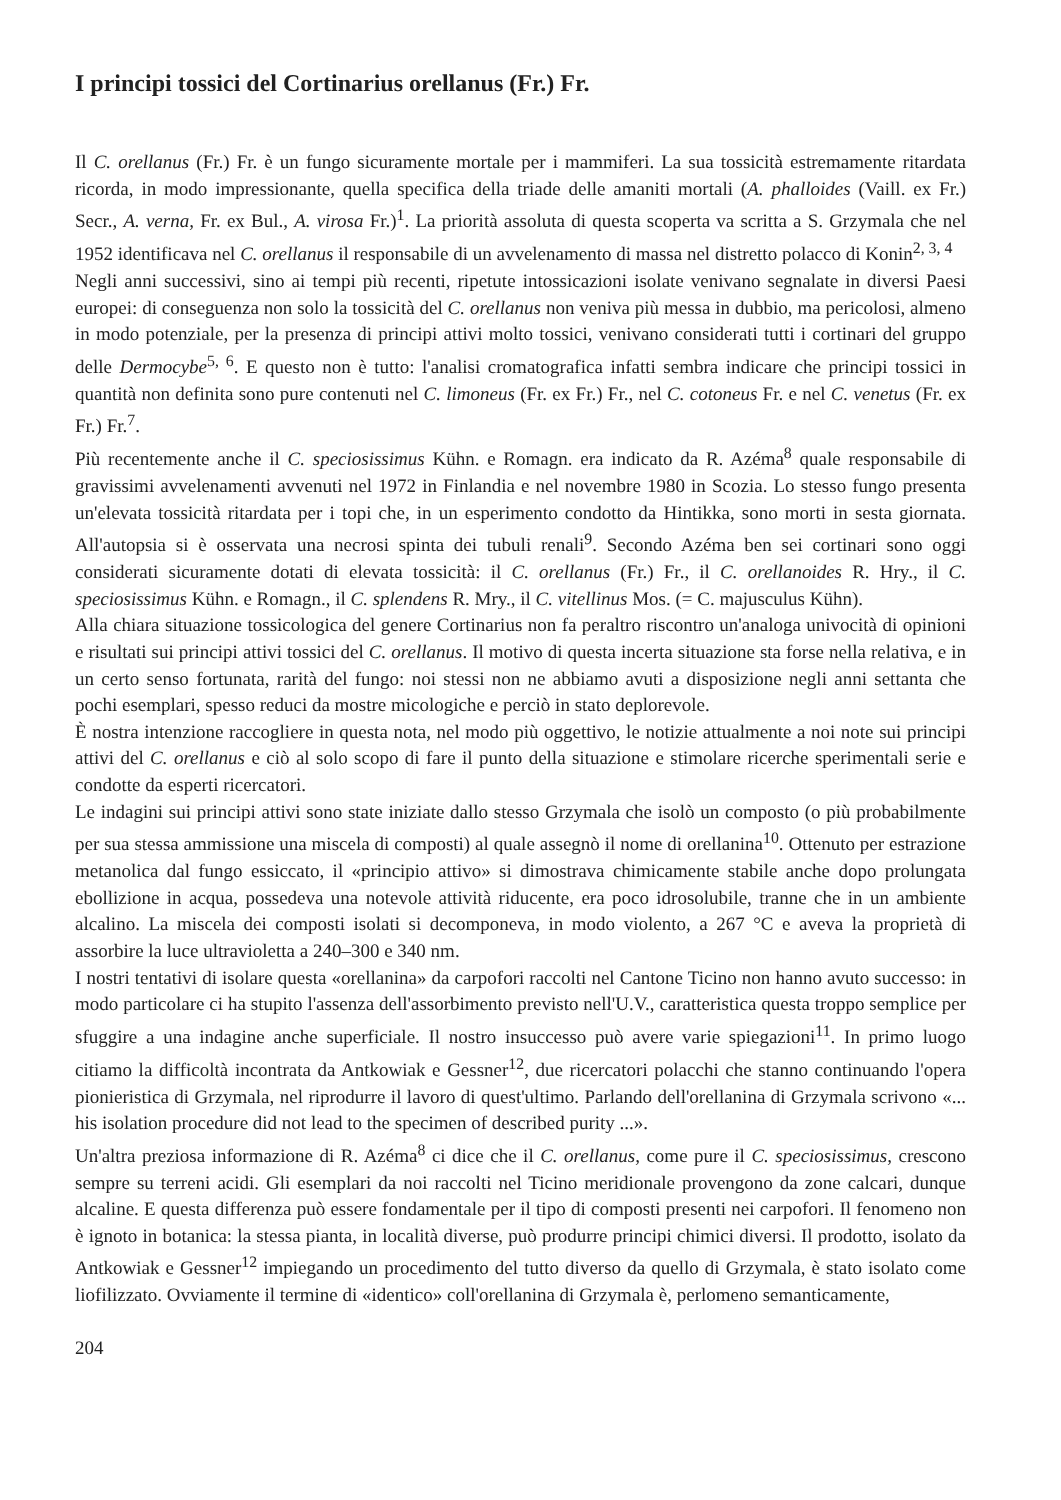I principi tossici del Cortinarius orellanus (Fr.) Fr.
Il C. orellanus (Fr.) Fr. è un fungo sicuramente mortale per i mammiferi. La sua tossicità estremamente ritardata ricorda, in modo impressionante, quella specifica della triade delle amaniti mortali (A. phalloides (Vaill. ex Fr.) Secr., A. verna, Fr. ex Bul., A. virosa Fr.)<sup>1</sup>. La priorità assoluta di questa scoperta va scritta a S. Grzymala che nel 1952 identificava nel C. orellanus il responsabile di un avvelenamento di massa nel distretto polacco di Konin<sup>2, 3, 4</sup>
Negli anni successivi, sino ai tempi più recenti, ripetute intossicazioni isolate venivano segnalate in diversi Paesi europei: di conseguenza non solo la tossicità del C. orellanus non veniva più messa in dubbio, ma pericolosi, almeno in modo potenziale, per la presenza di principi attivi molto tossici, venivano considerati tutti i cortinari del gruppo delle Dermocybe<sup>5, 6</sup>. E questo non è tutto: l'analisi cromatografica infatti sembra indicare che principi tossici in quantità non definita sono pure contenuti nel C. limoneus (Fr. ex Fr.) Fr., nel C. cotoneus Fr. e nel C. venetus (Fr. ex Fr.) Fr.<sup>7</sup>.
Più recentemente anche il C. speciosissimus Kühn. e Romagn. era indicato da R. Azéma<sup>8</sup> quale responsabile di gravissimi avvelenamenti avvenuti nel 1972 in Finlandia e nel novembre 1980 in Scozia. Lo stesso fungo presenta un'elevata tossicità ritardata per i topi che, in un esperimento condotto da Hintikka, sono morti in sesta giornata. All'autopsia si è osservata una necrosi spinta dei tubuli renali<sup>9</sup>. Secondo Azéma ben sei cortinari sono oggi considerati sicuramente dotati di elevata tossicità: il C. orellanus (Fr.) Fr., il C. orellanoides R. Hry., il C. speciosissimus Kühn. e Romagn., il C. splendens R. Mry., il C. vitellinus Mos. (= C. majusculus Kühn).
Alla chiara situazione tossicologica del genere Cortinarius non fa peraltro riscontro un'analoga univocità di opinioni e risultati sui principi attivi tossici del C. orellanus. Il motivo di questa incerta situazione sta forse nella relativa, e in un certo senso fortunata, rarità del fungo: noi stessi non ne abbiamo avuti a disposizione negli anni settanta che pochi esemplari, spesso reduci da mostre micologiche e perciò in stato deplorevole.
È nostra intenzione raccogliere in questa nota, nel modo più oggettivo, le notizie attualmente a noi note sui principi attivi del C. orellanus e ciò al solo scopo di fare il punto della situazione e stimolare ricerche sperimentali serie e condotte da esperti ricercatori.
Le indagini sui principi attivi sono state iniziate dallo stesso Grzymala che isolò un composto (o più probabilmente per sua stessa ammissione una miscela di composti) al quale assegnò il nome di orellanina<sup>10</sup>. Ottenuto per estrazione metanolica dal fungo essiccato, il «principio attivo» si dimostrava chimicamente stabile anche dopo prolungata ebollizione in acqua, possedeva una notevole attività riducente, era poco idrosolubile, tranne che in un ambiente alcalino. La miscela dei composti isolati si decomponeva, in modo violento, a 267 °C e aveva la proprietà di assorbire la luce ultravioletta a 240–300 e 340 nm.
I nostri tentativi di isolare questa «orellanina» da carpofori raccolti nel Cantone Ticino non hanno avuto successo: in modo particolare ci ha stupito l'assenza dell'assorbimento previsto nell'U.V., caratteristica questa troppo semplice per sfuggire a una indagine anche superficiale. Il nostro insuccesso può avere varie spiegazioni<sup>11</sup>. In primo luogo citiamo la difficoltà incontrata da Antkowiak e Gessner<sup>12</sup>, due ricercatori polacchi che stanno continuando l'opera pionieristica di Grzymala, nel riprodurre il lavoro di quest'ultimo. Parlando dell'orellanina di Grzymala scrivono «... his isolation procedure did not lead to the specimen of described purity ...».
Un'altra preziosa informazione di R. Azéma<sup>8</sup> ci dice che il C. orellanus, come pure il C. speciosissimus, crescono sempre su terreni acidi. Gli esemplari da noi raccolti nel Ticino meridionale provengono da zone calcari, dunque alcaline. E questa differenza può essere fondamentale per il tipo di composti presenti nei carpofori. Il fenomeno non è ignoto in botanica: la stessa pianta, in località diverse, può produrre principi chimici diversi. Il prodotto, isolato da Antkowiak e Gessner<sup>12</sup> impiegando un procedimento del tutto diverso da quello di Grzymala, è stato isolato come liofilizzato. Ovviamente il termine di «identico» coll'orellanina di Grzymala è, perlomeno semanticamente,
204